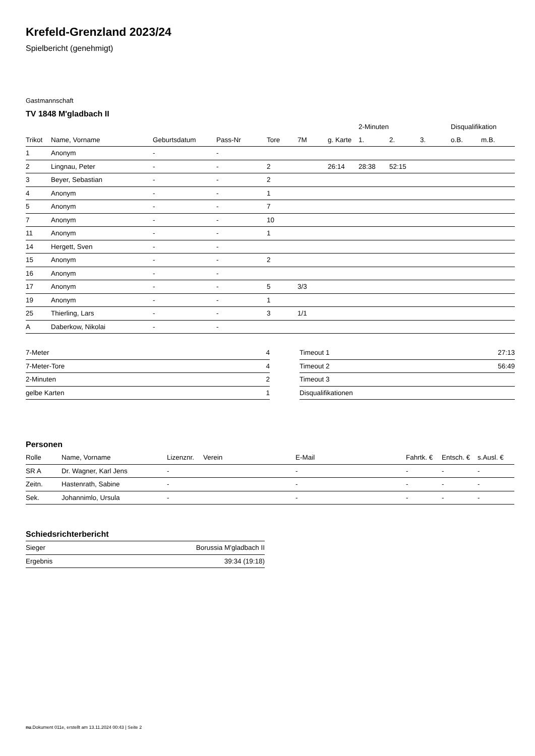Krefeld-Grenzland 2023/24
Spielbericht (genehmigt)
Gastmannschaft
TV 1848 M'gladbach II
| | | | | | | | 2-Minuten | | | Disqualifikation | |
| --- | --- | --- | --- | --- | --- | --- | --- | --- | --- | --- | --- |
| Trikot | Name, Vorname | Geburtsdatum | Pass-Nr | Tore | 7M | g. Karte | 1. | 2. | 3. | o.B. | m.B. |
| 1 | Anonym | - | - | | | | | | | | |
| 2 | Lingnau, Peter | - | - | 2 | | 26:14 | 28:38 | 52:15 | | | |
| 3 | Beyer, Sebastian | - | - | 2 | | | | | | | |
| 4 | Anonym | - | - | 1 | | | | | | | |
| 5 | Anonym | - | - | 7 | | | | | | | |
| 7 | Anonym | - | - | 10 | | | | | | | |
| 11 | Anonym | - | - | 1 | | | | | | | |
| 14 | Hergett, Sven | - | - | | | | | | | | |
| 15 | Anonym | - | - | 2 | | | | | | | |
| 16 | Anonym | - | - | | | | | | | | |
| 17 | Anonym | - | - | 5 | 3/3 | | | | | | |
| 19 | Anonym | - | - | 1 | | | | | | | |
| 25 | Thierling, Lars | - | - | 3 | 1/1 | | | | | | |
| A | Daberkow, Nikolai | - | - | | | | | | | | |
| 7-Meter | 4 |
| 7-Meter-Tore | 4 |
| 2-Minuten | 2 |
| gelbe Karten | 1 |
| Timeout 1 | 27:13 |
| Timeout 2 | 56:49 |
| Timeout 3 | |
| Disqualifikationen | |
Personen
| Rolle | Name, Vorname | Lizenznr. | Verein | E-Mail | Fahrtk. € | Entsch. € | s.Ausl. € |
| --- | --- | --- | --- | --- | --- | --- | --- |
| SR A | Dr. Wagner, Karl Jens | - | | - | - | - | - |
| Zeitn. | Hastenrath, Sabine | - | | - | - | - | - |
| Sek. | Johannimlo, Ursula | - | | - | - | - | - |
Schiedsrichterbericht
| Sieger | Borussia M'gladbach II |
| Ergebnis | 39:34 (19:18) |
nu.Dokument 011e, erstellt am 13.11.2024 00:43 | Seite 2